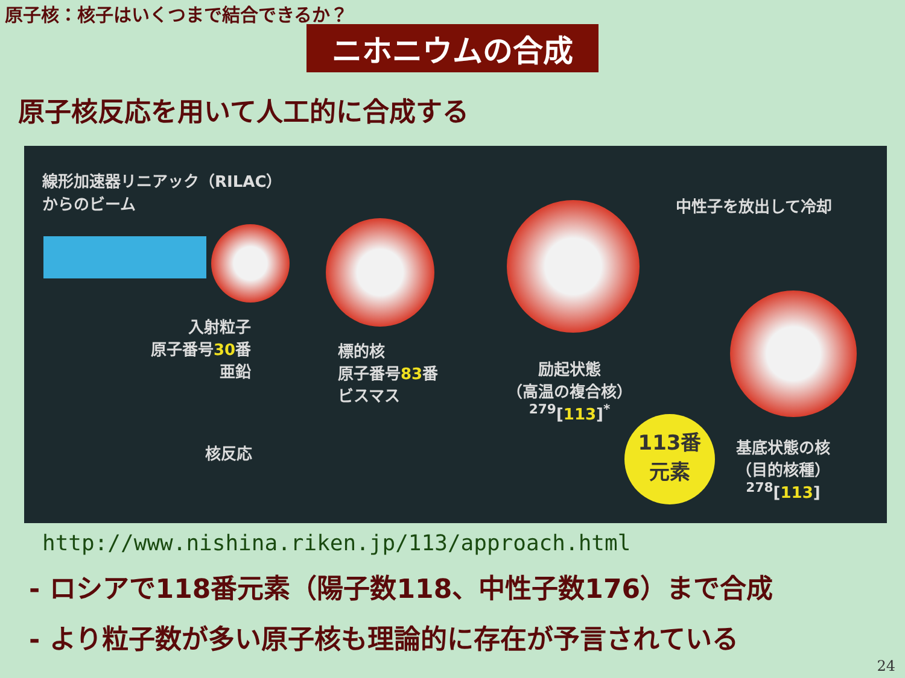原子核：核子はいくつまで結合できるか？
ニホニウムの合成
原子核反応を用いて人工的に合成する
線形加速器リニアック（RILAC）
からのビーム
中性子を放出して冷却
入射粒子
原子番号30番
亜鉛
標的核
原子番号83番
ビスマス
核反応
励起状態
（高温の複合核）
<sup>279</sup> [113]<sup>*</sup>
113番
元素
基底状態の核
（目的核種）
<sup>278</sup> [113]
http://www.nishina.riken.jp/113/approach.html
- ロシアで118番元素（陽子数118、中性子数176）まで合成
- より粒子数が多い原子核も理論的に存在が予言されている
24